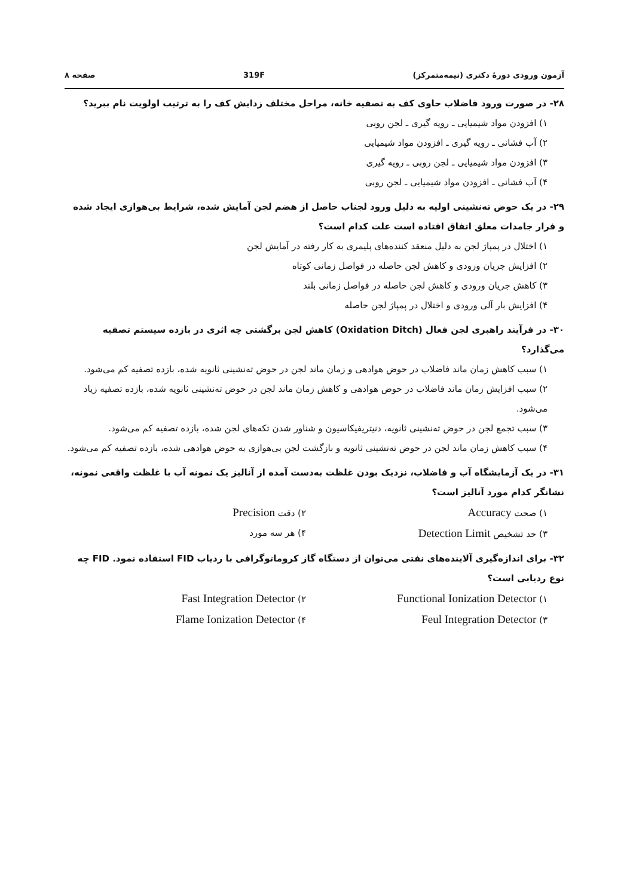آزمون ورودی دورهٔ دکتری (نیمه‌متمرکز) 319F صفحه ۸
۲۸- در صورت ورود فاضلاب حاوی کف به تصفیه خانه، مراحل مختلف زدایش کف را به ترتیب اولویت نام ببرید؟
۱) افزودن مواد شیمیایی ـ رویه گیری ـ لجن روبی
۲) آب فشانی ـ رویه گیری ـ افزودن مواد شیمیایی
۳) افزودن مواد شیمیایی ـ لجن روبی ـ رویه گیری
۴) آب فشانی ـ افزودن مواد شیمیایی ـ لجن روبی
۲۹- در یک حوض ته‌نشینی اولیه به دلیل ورود لجناب حاصل از هضم لجن آمایش شده، شرایط بی‌هوازی ایجاد شده و فرار جامدات معلق اتفاق افتاده است علت کدام است؟
۱) اختلال در پمپاژ لجن به دلیل منعقد کننده‌های پلیمری به کار رفته در آمایش لجن
۲) افزایش جریان ورودی و کاهش لجن حاصله در فواصل زمانی کوتاه
۳) کاهش جریان ورودی و کاهش لجن حاصله در فواصل زمانی بلند
۴) افزایش بار آلی ورودی و اختلال در پمپاژ لجن حاصله
۳۰- در فرآیند راهبری لجن فعال (Oxidation Ditch) کاهش لجن برگشتی چه اثری در بازده سیستم تصفیه می‌گذارد؟
۱) سبب کاهش زمان ماند فاضلاب در حوض هوادهی و زمان ماند لجن در حوض ته‌نشینی ثانویه شده، بازده تصفیه کم می‌شود.
۲) سبب افزایش زمان ماند فاضلاب در حوض هوادهی و کاهش زمان ماند لجن در حوض ته‌نشینی ثانویه شده، بازده تصفیه زیاد می‌شود.
۳) سبب تجمع لجن در حوض ته‌نشینی ثانویه، دنیتریفیکاسیون و شناور شدن تکه‌های لجن شده، بازده تصفیه کم می‌شود.
۴) سبب کاهش زمان ماند لجن در حوض ته‌نشینی ثانویه و بازگشت لجن بی‌هوازی به حوض هوادهی شده، بازده تصفیه کم می‌شود.
۳۱- در یک آزمایشگاه آب و فاضلاب، نزدیک بودن غلظت به‌دست آمده از آنالیز یک نمونه آب با غلظت واقعی نمونه، نشانگر کدام مورد آنالیز است؟
۱) صحت Accuracy
۲) دقت Precision
۳) حد تشخیص Detection Limit
۴) هر سه مورد
۳۲- برای اندازه‌گیری آلاینده‌های نفتی می‌توان از دستگاه گاز کروماتوگرافی با ردیاب FID استفاده نمود. FID چه نوع ردیابی است؟
۱) Functional Ionization Detector
۲) Fast Integration Detector
۳) Feul Integration Detector
۴) Flame Ionization Detector